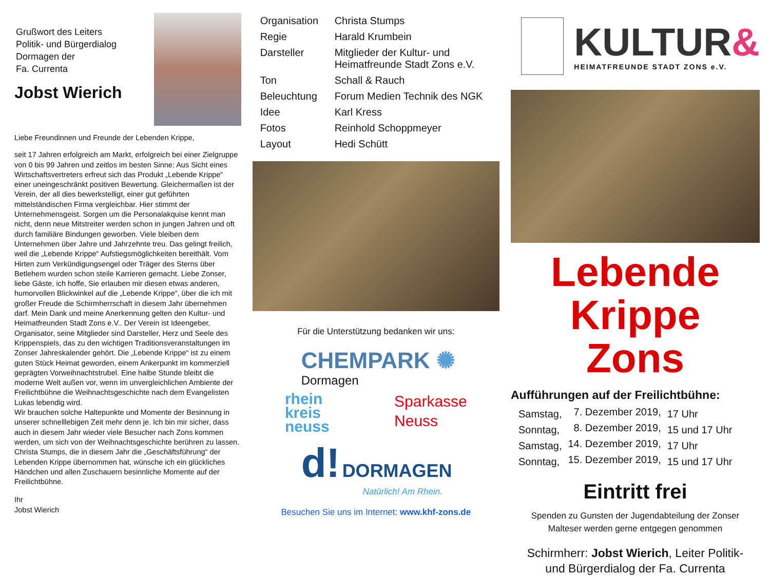Grußwort des Leiters
Politik- und Bürgerdialog
Dormagen der
Fa. Currenta
Jobst Wierich
Liebe Freundinnen und Freunde der Lebenden Krippe,
seit 17 Jahren erfolgreich am Markt, erfolgreich bei einer Zielgruppe von 0 bis 99 Jahren und zeitlos im besten Sinne: Aus Sicht eines Wirtschaftsvertreters erfreut sich das Produkt „Lebende Krippe“ einer uneingeschränkt positiven Bewertung. Gleichermaßen ist der Verein, der all dies bewerkstelligt, einer gut geführten mittelständischen Firma vergleichbar. Hier stimmt der Unternehmensgeist. Sorgen um die Personalakquise kennt man nicht, denn neue Mitstreiter werden schon in jungen Jahren und oft durch familiäre Bindungen geworben. Viele bleiben dem Unternehmen über Jahre und Jahrzehnte treu. Das gelingt freilich, weil die „Lebende Krippe“ Aufstiegsmöglichkeiten bereithält. Vom Hirten zum Verkündigungsengel oder Träger des Sterns über Betlehem wurden schon steile Karrieren gemacht. Liebe Zonser, liebe Gäste, ich hoffe, Sie erlauben mir diesen etwas anderen, humorvollen Blickwinkel auf die „Lebende Krippe“, über die ich mit großer Freude die Schirmherrschaft in diesem Jahr übernehmen darf. Mein Dank und meine Anerkennung gelten den Kultur- und Heimatfreunden Stadt Zons e.V.. Der Verein ist Ideengeber, Organisator, seine Mitglieder sind Darsteller, Herz und Seele des Krippenspiels, das zu den wichtigen Traditionsveranstaltungen im Zonser Jahreskalender gehört. Die „Lebende Krippe“ ist zu einem guten Stück Heimat geworden, einem Ankerpunkt im kommerziell geprägten Vorweihnachtstrubel. Eine halbe Stunde bleibt die moderne Welt außen vor, wenn im unvergleichlichen Ambiente der Freilichtbühne die Weihnachtsgeschichte nach dem Evangelisten Lukas lebendig wird.
Wir brauchen solche Haltepunkte und Momente der Besinnung in unserer schnelllebigen Zeit mehr denn je. Ich bin mir sicher, dass auch in diesem Jahr wieder viele Besucher nach Zons kommen werden, um sich von der Weihnachtsgeschichte berühren zu lassen. Christa Stumps, die in diesem Jahr die „Geschäftsführung“ der Lebenden Krippe übernommen hat, wünsche ich ein glückliches Händchen und allen Zuschauern besinnliche Momente auf der Freilichtbühne.
Ihr
Jobst Wierich
| Organisation | Christa Stumps |
| Regie | Harald Krumbein |
| Darsteller | Mitglieder der Kultur- und Heimatfreunde Stadt Zons e.V. |
| Ton | Schall & Rauch |
| Beleuchtung | Forum Medien Technik des NGK |
| Idee | Karl Kress |
| Fotos | Reinhold Schoppmeyer |
| Layout | Hedi Schütt |
Für die Unterstützung bedanken wir uns:
CHEMPARK ✺
Dormagen
rhein
kreis
neuss
Sparkasse
Neuss
d! DORMAGEN
Natürlich! Am Rhein.
Besuchen Sie uns im Internet: www.khf-zons.de
KULTUR&
HEIMATFREUNDE STADT ZONS e.V.
Lebende Krippe
Zons
Aufführungen auf der Freilichtbühne:
| Samstag, | 7. Dezember 2019, | 17 Uhr |
| Sonntag, | 8. Dezember 2019, | 15 und 17 Uhr |
| Samstag, | 14. Dezember 2019, | 17 Uhr |
| Sonntag, | 15. Dezember 2019, | 15 und 17 Uhr |
Eintritt frei
Spenden zu Gunsten der Jugendabteilung der Zonser
Malteser werden gerne entgegen genommen
Schirmherr: Jobst Wierich, Leiter Politik-
und Bürgerdialog der Fa. Currenta